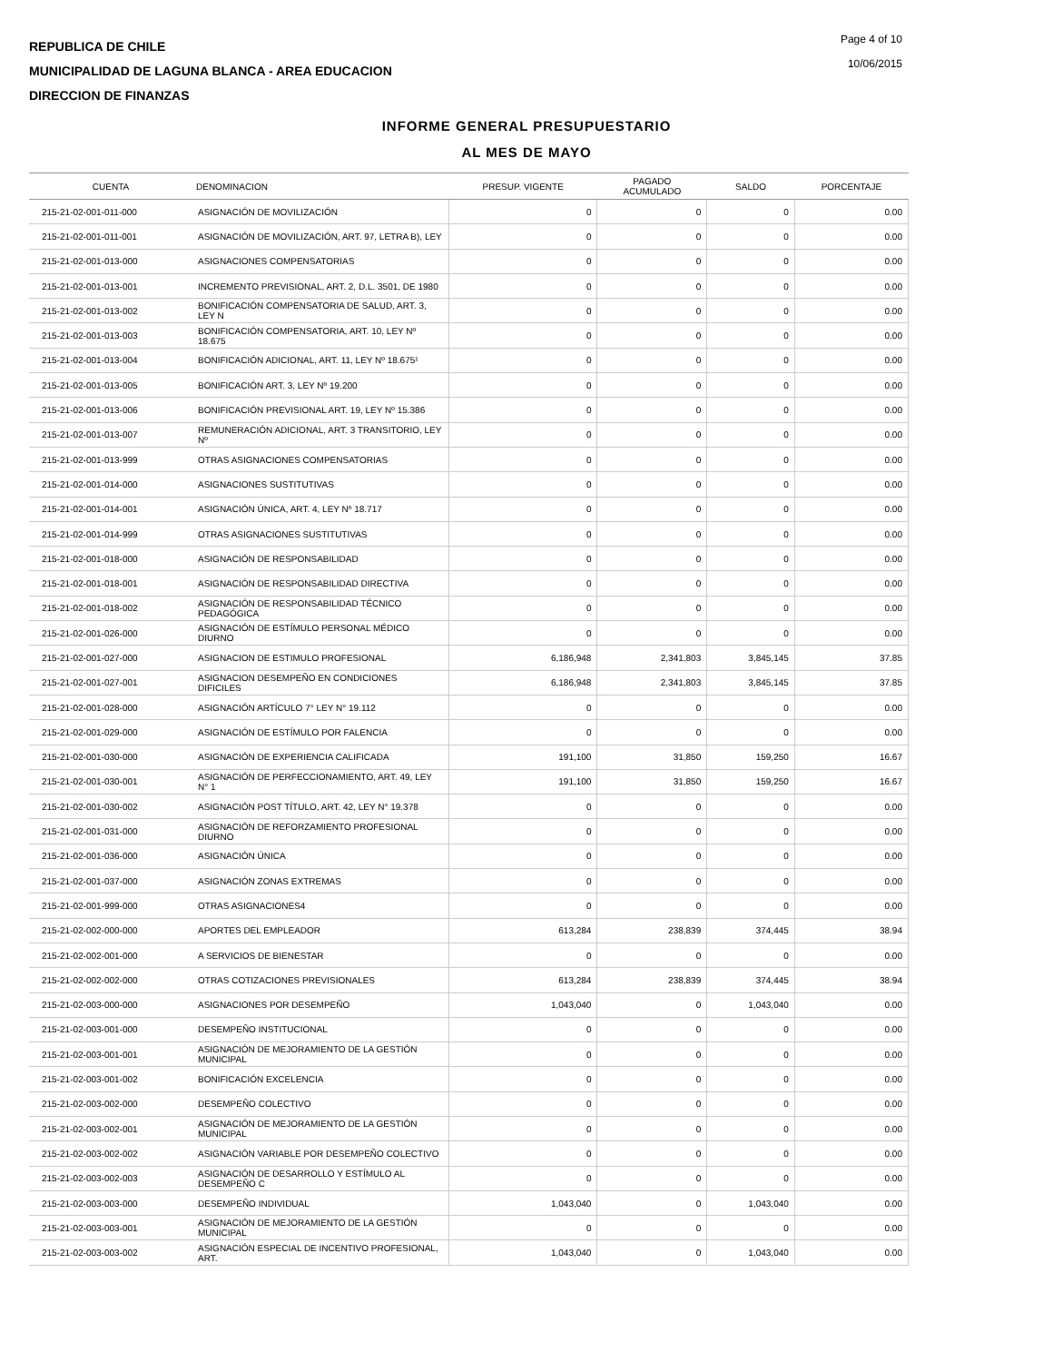REPUBLICA DE CHILE
MUNICIPALIDAD DE LAGUNA BLANCA - AREA EDUCACION
DIRECCION DE FINANZAS
Page 4 of 10
10/06/2015
INFORME GENERAL PRESUPUESTARIO
AL MES DE MAYO
| CUENTA | DENOMINACION | PRESUP. VIGENTE | PAGADO ACUMULADO | SALDO | PORCENTAJE |
| --- | --- | --- | --- | --- | --- |
| 215-21-02-001-011-000 | ASIGNACIÓN DE MOVILIZACIÓN | 0 | 0 | 0 | 0.00 |
| 215-21-02-001-011-001 | ASIGNACIÓN DE MOVILIZACIÓN, ART. 97, LETRA B), LEY | 0 | 0 | 0 | 0.00 |
| 215-21-02-001-013-000 | ASIGNACIONES COMPENSATORIAS | 0 | 0 | 0 | 0.00 |
| 215-21-02-001-013-001 | INCREMENTO PREVISIONAL, ART. 2, D.L. 3501, DE 1980 | 0 | 0 | 0 | 0.00 |
| 215-21-02-001-013-002 | BONIFICACIÓN COMPENSATORIA DE SALUD, ART. 3, LEY N | 0 | 0 | 0 | 0.00 |
| 215-21-02-001-013-003 | BONIFICACIÓN COMPENSATORIA, ART. 10, LEY Nº 18.675 | 0 | 0 | 0 | 0.00 |
| 215-21-02-001-013-004 | BONIFICACIÓN ADICIONAL, ART. 11, LEY Nº 18.675¹ | 0 | 0 | 0 | 0.00 |
| 215-21-02-001-013-005 | BONIFICACIÓN ART. 3, LEY Nº 19.200 | 0 | 0 | 0 | 0.00 |
| 215-21-02-001-013-006 | BONIFICACIÓN PREVISIONAL ART. 19, LEY Nº 15.386 | 0 | 0 | 0 | 0.00 |
| 215-21-02-001-013-007 | REMUNERACIÓN ADICIONAL, ART. 3 TRANSITORIO, LEY Nº | 0 | 0 | 0 | 0.00 |
| 215-21-02-001-013-999 | OTRAS ASIGNACIONES COMPENSATORIAS | 0 | 0 | 0 | 0.00 |
| 215-21-02-001-014-000 | ASIGNACIONES SUSTITUTIVAS | 0 | 0 | 0 | 0.00 |
| 215-21-02-001-014-001 | ASIGNACIÓN ÚNICA, ART. 4, LEY Nº 18.717 | 0 | 0 | 0 | 0.00 |
| 215-21-02-001-014-999 | OTRAS ASIGNACIONES SUSTITUTIVAS | 0 | 0 | 0 | 0.00 |
| 215-21-02-001-018-000 | ASIGNACIÓN DE RESPONSABILIDAD | 0 | 0 | 0 | 0.00 |
| 215-21-02-001-018-001 | ASIGNACIÓN DE RESPONSABILIDAD DIRECTIVA | 0 | 0 | 0 | 0.00 |
| 215-21-02-001-018-002 | ASIGNACIÓN DE RESPONSABILIDAD TÉCNICO PEDAGÓGICA | 0 | 0 | 0 | 0.00 |
| 215-21-02-001-026-000 | ASIGNACIÓN DE ESTÍMULO PERSONAL MÉDICO DIURNO | 0 | 0 | 0 | 0.00 |
| 215-21-02-001-027-000 | ASIGNACION DE ESTIMULO PROFESIONAL | 6,186,948 | 2,341,803 | 3,845,145 | 37.85 |
| 215-21-02-001-027-001 | ASIGNACION DESEMPEÑO EN CONDICIONES DIFICILES | 6,186,948 | 2,341,803 | 3,845,145 | 37.85 |
| 215-21-02-001-028-000 | ASIGNACIÓN ARTÍCULO 7° LEY N° 19.112 | 0 | 0 | 0 | 0.00 |
| 215-21-02-001-029-000 | ASIGNACIÓN DE ESTÍMULO POR FALENCIA | 0 | 0 | 0 | 0.00 |
| 215-21-02-001-030-000 | ASIGNACIÓN DE EXPERIENCIA CALIFICADA | 191,100 | 31,850 | 159,250 | 16.67 |
| 215-21-02-001-030-001 | ASIGNACIÓN DE PERFECCIONAMIENTO, ART. 49, LEY N° 1 | 191,100 | 31,850 | 159,250 | 16.67 |
| 215-21-02-001-030-002 | ASIGNACIÓN POST TÍTULO, ART. 42, LEY N° 19.378 | 0 | 0 | 0 | 0.00 |
| 215-21-02-001-031-000 | ASIGNACIÓN DE REFORZAMIENTO PROFESIONAL DIURNO | 0 | 0 | 0 | 0.00 |
| 215-21-02-001-036-000 | ASIGNACIÓN ÚNICA | 0 | 0 | 0 | 0.00 |
| 215-21-02-001-037-000 | ASIGNACIÓN ZONAS EXTREMAS | 0 | 0 | 0 | 0.00 |
| 215-21-02-001-999-000 | OTRAS ASIGNACIONES4 | 0 | 0 | 0 | 0.00 |
| 215-21-02-002-000-000 | APORTES DEL EMPLEADOR | 613,284 | 238,839 | 374,445 | 38.94 |
| 215-21-02-002-001-000 | A SERVICIOS DE BIENESTAR | 0 | 0 | 0 | 0.00 |
| 215-21-02-002-002-000 | OTRAS COTIZACIONES PREVISIONALES | 613,284 | 238,839 | 374,445 | 38.94 |
| 215-21-02-003-000-000 | ASIGNACIONES POR DESEMPEÑO | 1,043,040 | 0 | 1,043,040 | 0.00 |
| 215-21-02-003-001-000 | DESEMPEÑO INSTITUCIONAL | 0 | 0 | 0 | 0.00 |
| 215-21-02-003-001-001 | ASIGNACIÓN DE MEJORAMIENTO DE LA GESTIÓN MUNICIPAL | 0 | 0 | 0 | 0.00 |
| 215-21-02-003-001-002 | BONIFICACIÓN EXCELENCIA | 0 | 0 | 0 | 0.00 |
| 215-21-02-003-002-000 | DESEMPEÑO COLECTIVO | 0 | 0 | 0 | 0.00 |
| 215-21-02-003-002-001 | ASIGNACIÓN DE MEJORAMIENTO DE LA GESTIÓN MUNICIPAL | 0 | 0 | 0 | 0.00 |
| 215-21-02-003-002-002 | ASIGNACIÓN VARIABLE POR DESEMPEÑO COLECTIVO | 0 | 0 | 0 | 0.00 |
| 215-21-02-003-002-003 | ASIGNACIÓN DE DESARROLLO Y ESTÍMULO AL DESEMPEÑO C | 0 | 0 | 0 | 0.00 |
| 215-21-02-003-003-000 | DESEMPEÑO INDIVIDUAL | 1,043,040 | 0 | 1,043,040 | 0.00 |
| 215-21-02-003-003-001 | ASIGNACIÓN DE MEJORAMIENTO DE LA GESTIÓN MUNICIPAL | 0 | 0 | 0 | 0.00 |
| 215-21-02-003-003-002 | ASIGNACIÓN ESPECIAL DE INCENTIVO PROFESIONAL, ART. | 1,043,040 | 0 | 1,043,040 | 0.00 |